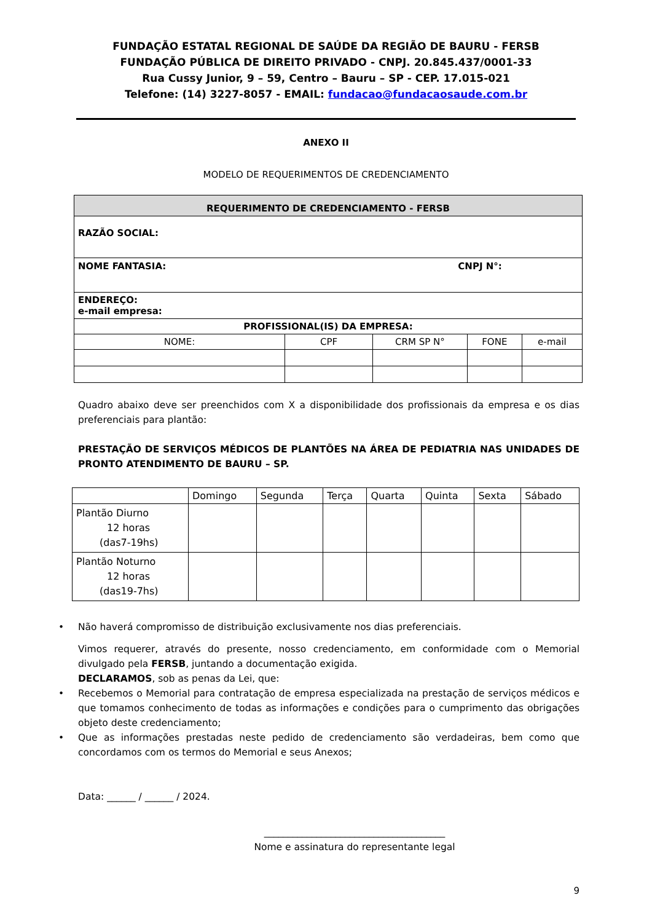FUNDAÇÃO ESTATAL REGIONAL DE SAÚDE DA REGIÃO DE BAURU - FERSB
FUNDAÇÃO PÚBLICA DE DIREITO PRIVADO - CNPJ. 20.845.437/0001-33
Rua Cussy Junior, 9 – 59, Centro – Bauru – SP - CEP. 17.015-021
Telefone: (14) 3227-8057 - EMAIL: fundacao@fundacaosaude.com.br
ANEXO II
MODELO DE REQUERIMENTOS DE CREDENCIAMENTO
| REQUERIMENTO DE CREDENCIAMENTO - FERSB | | | | |
| --- | --- | --- | --- | --- |
| RAZÃO SOCIAL: | | | | |
| NOME FANTASIA: CNPJ N°: | | | | |
| ENDEREÇO: e-mail empresa: | | | | |
| PROFISSIONAL(IS) DA EMPRESA: | | | | |
| NOME: | CPF | CRM SP N° | FONE | e-mail |
Quadro abaixo deve ser preenchidos com X a disponibilidade dos profissionais da empresa e os dias preferenciais para plantão:
PRESTAÇÃO DE SERVIÇOS MÉDICOS DE PLANTÕES NA ÁREA DE PEDIATRIA NAS UNIDADES DE PRONTO ATENDIMENTO DE BAURU – SP.
| | Domingo | Segunda | Terça | Quarta | Quinta | Sexta | Sábado |
| Plantão Diurno 12 horas (das7-19hs) | | | | | | | |
| Plantão Noturno 12 horas (das19-7hs) | | | | | | | |
• Não haverá compromisso de distribuição exclusivamente nos dias preferenciais.
Vimos requerer, através do presente, nosso credenciamento, em conformidade com o Memorial divulgado pela FERSB, juntando a documentação exigida.
DECLARAMOS, sob as penas da Lei, que:
• Recebemos o Memorial para contratação de empresa especializada na prestação de serviços médicos e que tomamos conhecimento de todas as informações e condições para o cumprimento das obrigações objeto deste credenciamento;
• Que as informações prestadas neste pedido de credenciamento são verdadeiras, bem como que concordamos com os termos do Memorial e seus Anexos;
Data: ______ / ______ / 2024.
______________________________________
Nome e assinatura do representante legal
9